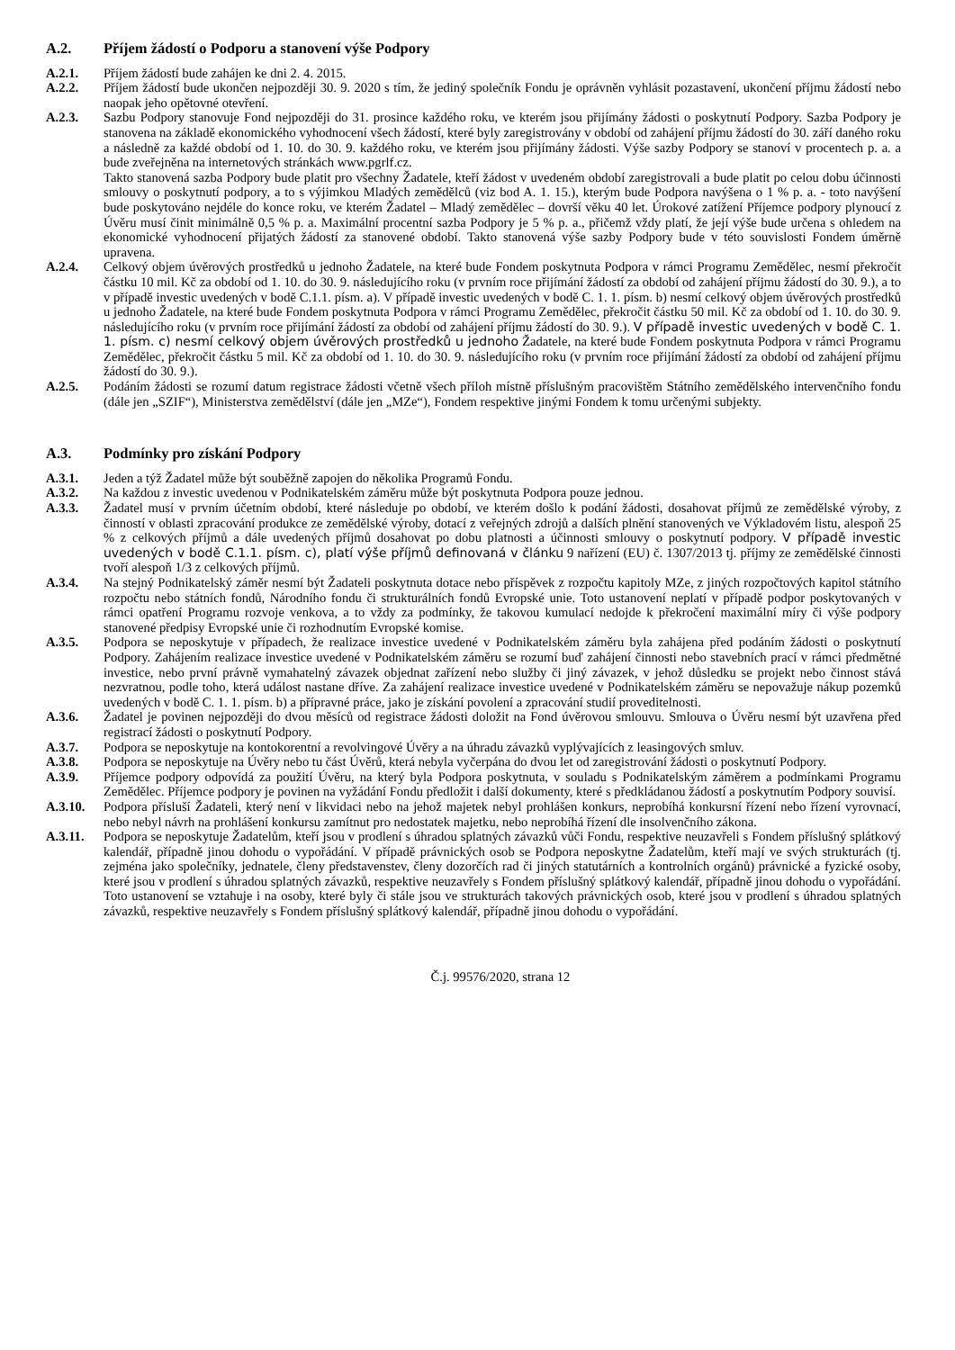A.2. Příjem žádostí o Podporu a stanovení výše Podpory
A.2.1. Příjem žádostí bude zahájen ke dni 2. 4. 2015.
A.2.2. Příjem žádostí bude ukončen nejpozději 30. 9. 2020 s tím, že jediný společník Fondu je oprávněn vyhlásit pozastavení, ukončení příjmu žádostí nebo naopak jeho opětovné otevření.
A.2.3. Sazbu Podpory stanovuje Fond nejpozději do 31. prosince každého roku, ve kterém jsou přijímány žádosti o poskytnutí Podpory. Sazba Podpory je stanovena na základě ekonomického vyhodnocení všech žádostí, které byly zaregistrovány v období od zahájení příjmu žádostí do 30. září daného roku a následně za každé období od 1. 10. do 30. 9. každého roku, ve kterém jsou přijímány žádosti. Výše sazby Podpory se stanoví v procentech p. a. a bude zveřejněna na internetových stránkách www.pgrlf.cz.
Takto stanovená sazba Podpory bude platit pro všechny Žadatele, kteří žádost v uvedeném období zaregistrovali a bude platit po celou dobu účinnosti smlouvy o poskytnutí podpory, a to s výjimkou Mladých zemědělců (viz bod A. 1. 15.), kterým bude Podpora navýšena o 1 % p. a. - toto navýšení bude poskytováno nejdéle do konce roku, ve kterém Žadatel – Mladý zemědělec – dovrší věku 40 let. Úrokové zatížení Příjemce podpory plynoucí z Úvěru musí činit minimálně 0,5 % p. a. Maximální procentní sazba Podpory je 5 % p. a., přičemž vždy platí, že její výše bude určena s ohledem na ekonomické vyhodnocení přijatých žádostí za stanovené období. Takto stanovená výše sazby Podpory bude v této souvislosti Fondem úměrně upravena.
A.2.4. Celkový objem úvěrových prostředků u jednoho Žadatele, na které bude Fondem poskytnuta Podpora v rámci Programu Zemědělec, nesmí překročit částku 10 mil. Kč za období od 1. 10. do 30. 9. následujícího roku (v prvním roce přijímání žádostí za období od zahájení příjmu žádostí do 30. 9.), a to v případě investic uvedených v bodě C.1.1. písm. a). V případě investic uvedených v bodě C. 1. 1. písm. b) nesmí celkový objem úvěrových prostředků u jednoho Žadatele, na které bude Fondem poskytnuta Podpora v rámci Programu Zemědělec, překročit částku 50 mil. Kč za období od 1. 10. do 30. 9. následujícího roku (v prvním roce přijímání žádostí za období od zahájení příjmu žádostí do 30. 9.). V případě investic uvedených v bodě C. 1. 1. písm. c) nesmí celkový objem úvěrových prostředků u jednoho Žadatele, na které bude Fondem poskytnuta Podpora v rámci Programu Zemědělec, překročit částku 5 mil. Kč za období od 1. 10. do 30. 9. následujícího roku (v prvním roce přijímání žádostí za období od zahájení příjmu žádostí do 30. 9.).
A.2.5. Podáním žádosti se rozumí datum registrace žádosti včetně všech příloh místně příslušným pracovištěm Státního zemědělského intervenčního fondu (dále jen „SZIF“), Ministerstva zemědělství (dále jen „MZe“), Fondem respektive jinými Fondem k tomu určenými subjekty.
A.3. Podmínky pro získání Podpory
A.3.1. Jeden a týž Žadatel může být souběžně zapojen do několika Programů Fondu.
A.3.2. Na každou z investic uvedenou v Podnikatelském záměru může být poskytnuta Podpora pouze jednou.
A.3.3. Žadatel musí v prvním účetním období, které následuje po období, ve kterém došlo k podání žádosti, dosahovat příjmů ze zemědělské výroby, z činností v oblasti zpracování produkce ze zemědělské výroby, dotací z veřejných zdrojů a dalších plnění stanovených ve Výkladovém listu, alespoň 25 % z celkových příjmů a dále uvedených příjmů dosahovat po dobu platnosti a účinnosti smlouvy o poskytnutí podpory. V případě investic uvedených v bodě C.1.1. písm. c), platí výše příjmů definovaná v článku 9 nařízení (EU) č. 1307/2013 tj. příjmy ze zemědělské činnosti tvoří alespoň 1/3 z celkových příjmů.
A.3.4. Na stejný Podnikatelský záměr nesmí být Žadateli poskytnuta dotace nebo příspěvek z rozpočtu kapitoly MZe, z jiných rozpočtových kapitol státního rozpočtu nebo státních fondů, Národního fondu či strukturálních fondů Evropské unie. Toto ustanovení neplatí v případě podpor poskytovaných v rámci opatření Programu rozvoje venkova, a to vždy za podmínky, že takovou kumulací nedojde k překročení maximální míry či výše podpory stanovené předpisy Evropské unie či rozhodnutím Evropské komise.
A.3.5. Podpora se neposkytuje v případech, že realizace investice uvedené v Podnikatelském záměru byla zahájena před podáním žádosti o poskytnutí Podpory. Zahájením realizace investice uvedené v Podnikatelském záměru se rozumí buď zahájení činnosti nebo stavebních prací v rámci předmětné investice, nebo první právně vymahatelný závazek objednat zařízení nebo služby či jiný závazek, v jehož důsledku se projekt nebo činnost stává nezvratnou, podle toho, která událost nastane dříve. Za zahájení realizace investice uvedené v Podnikatelském záměru se nepovažuje nákup pozemků uvedených v bodě C. 1. 1. písm. b) a přípravné práce, jako je získání povolení a zpracování studií proveditelnosti.
A.3.6. Žadatel je povinen nejpozději do dvou měsíců od registrace žádosti doložit na Fond úvěrovou smlouvu. Smlouva o Úvěru nesmí být uzavřena před registrací žádosti o poskytnutí Podpory.
A.3.7. Podpora se neposkytuje na kontokorentní a revolvingové Úvěry a na úhradu závazků vyplývajících z leasingových smluv.
A.3.8. Podpora se neposkytuje na Úvěry nebo tu část Úvěrů, která nebyla vyčerpána do dvou let od zaregistrování žádosti o poskytnutí Podpory.
A.3.9. Příjemce podpory odpovídá za použití Úvěru, na který byla Podpora poskytnuta, v souladu s Podnikatelským záměrem a podmínkami Programu Zemědělec. Příjemce podpory je povinen na vyžádání Fondu předložit i další dokumenty, které s předkládanou žádostí a poskytnutím Podpory souvisí.
A.3.10. Podpora přísluší Žadateli, který není v likvidaci nebo na jehož majetek nebyl prohlášen konkurs, neprobíhá konkursní řízení nebo řízení vyrovnací, nebo nebyl návrh na prohlášení konkursu zamítnut pro nedostatek majetku, nebo neprobíhá řízení dle insolvenčního zákona.
A.3.11. Podpora se neposkytuje Žadatelům, kteří jsou v prodlení s úhradou splatných závazků vůči Fondu, respektive neuzavřeli s Fondem příslušný splátkový kalendář, případně jinou dohodu o vypořádání. V případě právnických osob se Podpora neposkytne Žadatelům, kteří mají ve svých strukturách (tj. zejména jako společníky, jednatele, členy představenstev, členy dozorčích rad či jiných statutárních a kontrolních orgánů) právnické a fyzické osoby, které jsou v prodlení s úhradou splatných závazků, respektive neuzavřely s Fondem příslušný splátkový kalendář, případně jinou dohodu o vypořádání. Toto ustanovení se vztahuje i na osoby, které byly či stále jsou ve strukturách takových právnických osob, které jsou v prodlení s úhradou splatných závazků, respektive neuzavřely s Fondem příslušný splátkový kalendář, případně jinou dohodu o vypořádání.
Č.j. 99576/2020, strana 12